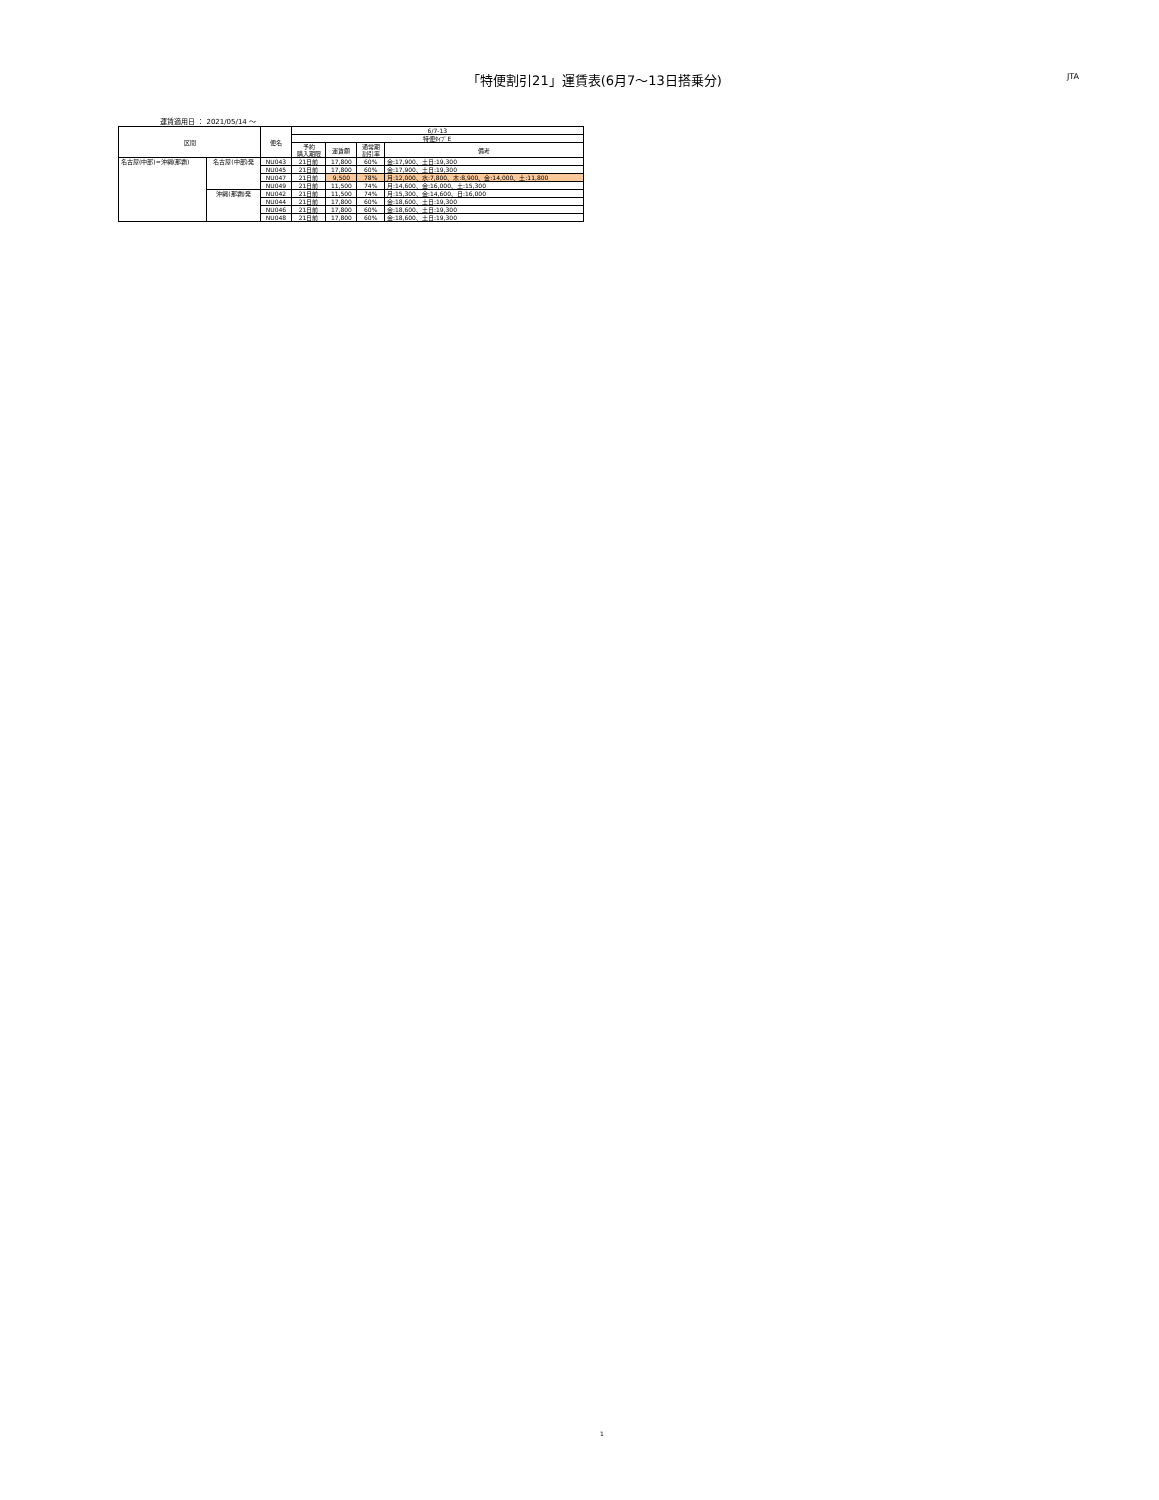「特便割引21」運賃表(6月7〜13日搭乗分)
JTA
運賃適用日 ： 2021/05/14 ～
| 区間 | | 便名 | 6/7-13 | | | |
| --- | --- | --- | --- | --- | --- | --- |
| | | | 特便ﾀｲﾌﾟE | | | |
| | | | 予約 購入期限 | 運賃額 | 通常期 割引率 | 備考 |
| 名古屋(中部)=沖縄(那覇) | 名古屋(中部)発 | NU043 | 21日前 | 17,800 | 60% | 金:17,900、土日:19,300 |
| | | NU045 | 21日前 | 17,800 | 60% | 金:17,900、土日:19,300 |
| | | NU047 | 21日前 | 9,500 | 78% | 月:12,000、水:7,800、木:8,900、金:14,000、土:11,800 |
| | | NU049 | 21日前 | 11,500 | 74% | 月:14,600、金:16,000、土:15,300 |
| | 沖縄(那覇)発 | NU042 | 21日前 | 11,500 | 74% | 月:15,300、金:14,600、日:16,000 |
| | | NU044 | 21日前 | 17,800 | 60% | 金:18,600、土日:19,300 |
| | | NU046 | 21日前 | 17,800 | 60% | 金:18,600、土日:19,300 |
| | | NU048 | 21日前 | 17,800 | 60% | 金:18,600、土日:19,300 |
1